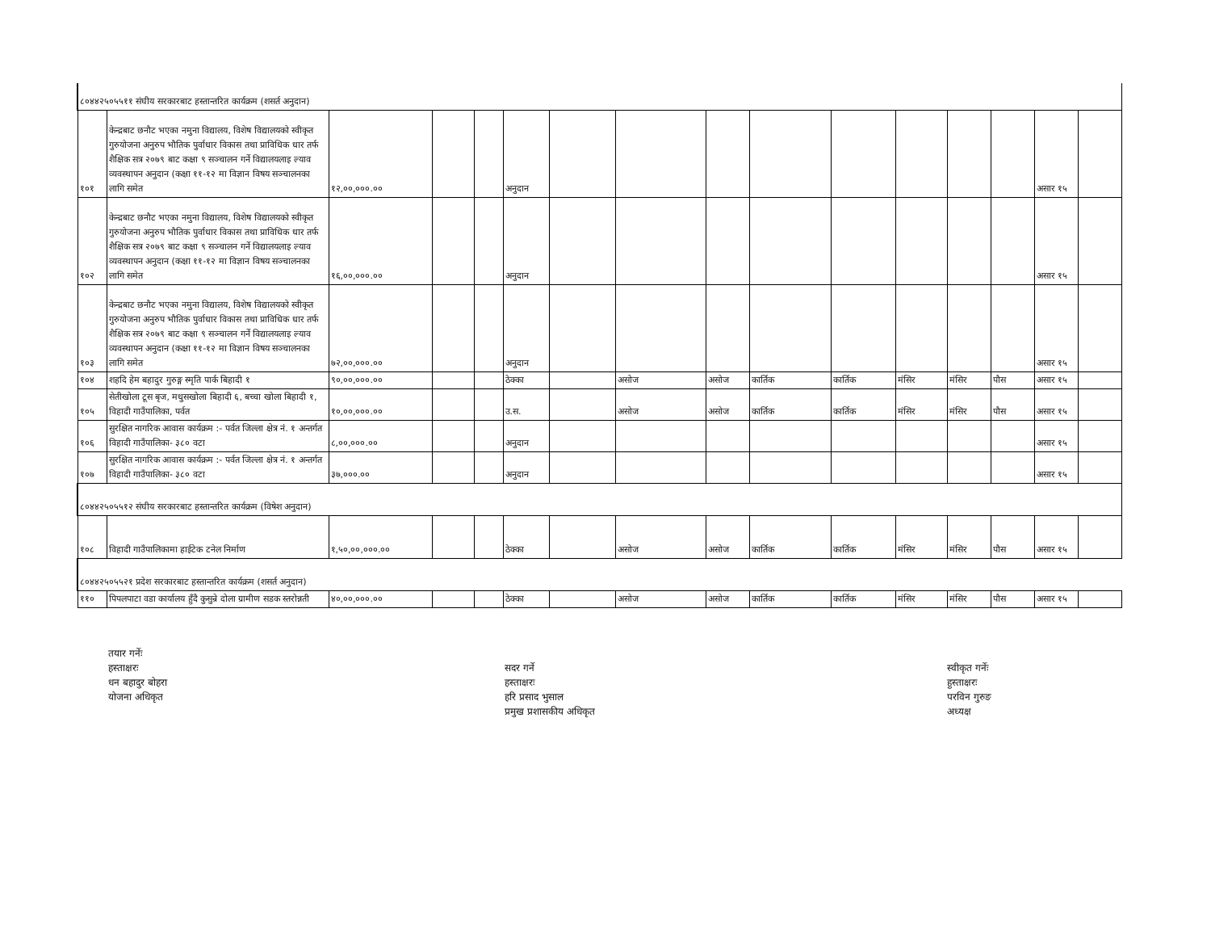| ८०४४२५०५५११ संघीय सरकारबाट हस्तान्तरित कार्यक्रम (शसर्त अनुदान) | | | | | | | | | | | | | | | |
| १०१ | केन्द्रबाट छनौट भएका नमुना विद्यालय, विशेष विद्यालयको स्वीकृत गुरुयोजना अनुरुप भौतिक पुर्वाधार विकास तथा प्राविधिक धार तर्फ शैक्षिक सत्र २०७९ बाट कक्षा ९ सञ्चालन गर्ने विद्यालयलाइ ल्याव व्यवस्थापन अनुदान (कक्षा ११-१२ मा विज्ञान विषय सञ्चालनका लागि समेत | १२,००,०००.०० | | | अनुदान | | | | | | | | | असार १५ | |
| १०२ | केन्द्रबाट छनौट भएका नमुना विद्यालय, विशेष विद्यालयको स्वीकृत गुरुयोजना अनुरुप भौतिक पुर्वाधार विकास तथा प्राविधिक धार तर्फ शैक्षिक सत्र २०७९ बाट कक्षा ९ सञ्चालन गर्ने विद्यालयलाइ ल्याव व्यवस्थापन अनुदान (कक्षा ११-१२ मा विज्ञान विषय सञ्चालनका लागि समेत | १६,००,०००.०० | | | अनुदान | | | | | | | | | असार १५ | |
| १०३ | केन्द्रबाट छनौट भएका नमुना विद्यालय, विशेष विद्यालयको स्वीकृत गुरुयोजना अनुरुप भौतिक पुर्वाधार विकास तथा प्राविधिक धार तर्फ शैक्षिक सत्र २०७९ बाट कक्षा ९ सञ्चालन गर्ने विद्यालयलाइ ल्याव व्यवस्थापन अनुदान (कक्षा ११-१२ मा विज्ञान विषय सञ्चालनका लागि समेत | ७२,००,०००.०० | | | अनुदान | | | | | | | | | असार १५ | |
| १०४ | शहदि हेम बहादुर गुरुङ्ग स्मृति पार्क बिहादी १ | ९०,००,०००.०० | | | ठेक्का | | असोज | असोज | कार्तिक | कार्तिक | मंसिर | मंसिर | पौस | असार १५ | |
| १०५ | सेतीखोला टूस बृज, मधुसखोला बिहादी ६, बच्चा खोला बिहादी १, विहादी गाउँपालिका, पर्वत | १०,००,०००.०० | | | उ.स. | | असोज | असोज | कार्तिक | कार्तिक | मंसिर | मंसिर | पौस | असार १५ | |
| १०६ | सुरक्षित नागरिक आवास कार्यक्रम :- पर्वत जिल्ला क्षेत्र नं. १ अन्तर्गत विहादी गाउँपालिका- ३८० वटा | ८,००,०००.०० | | | अनुदान | | | | | | | | | असार १५ | |
| १०७ | सुरक्षित नागरिक आवास कार्यक्रम :- पर्वत जिल्ला क्षेत्र नं. १ अन्तर्गत विहादी गाउँपालिका- ३८० वटा | ३७,०००.०० | | | अनुदान | | | | | | | | | असार १५ | |
| ८०४४२५०५५१२ संघीय सरकारबाट हस्तान्तरित कार्यक्रम (विषेश अनुदान) | | | | | | | | | | | | | | | |
| १०८ | विहादी गाउँपालिकामा हाईटेक टनेल निर्माण | १,५०,००,०००.०० | | | ठेक्का | | असोज | असोज | कार्तिक | कार्तिक | मंसिर | मंसिर | पौस | असार १५ | |
| ८०४४२५०५५२१ प्रदेश सरकारबाट हस्तान्तरित कार्यक्रम (शसर्त अनुदान) | | | | | | | | | | | | | | | |
| ११० | पिपलपाटा वडा कार्यालय हुँदै कुसुन्रे दोला ग्रामीण सडक स्तरोन्नती | ४०,००,०००.०० | | | ठेक्का | | असोज | असोज | कार्तिक | कार्तिक | मंसिर | मंसिर | पौस | असार १५ | |
तयार गर्नेः
हस्ताक्षरः
धन बहादुर बोहरा
योजना अधिकृत
सदर गर्ने
हस्ताक्षरः
हरि प्रसाद भुसाल
प्रमुख प्रशासकीय अधिकृत
स्वीकृत गर्नेः
हुस्ताक्षरः
परविन गुरुङ
अध्यक्ष